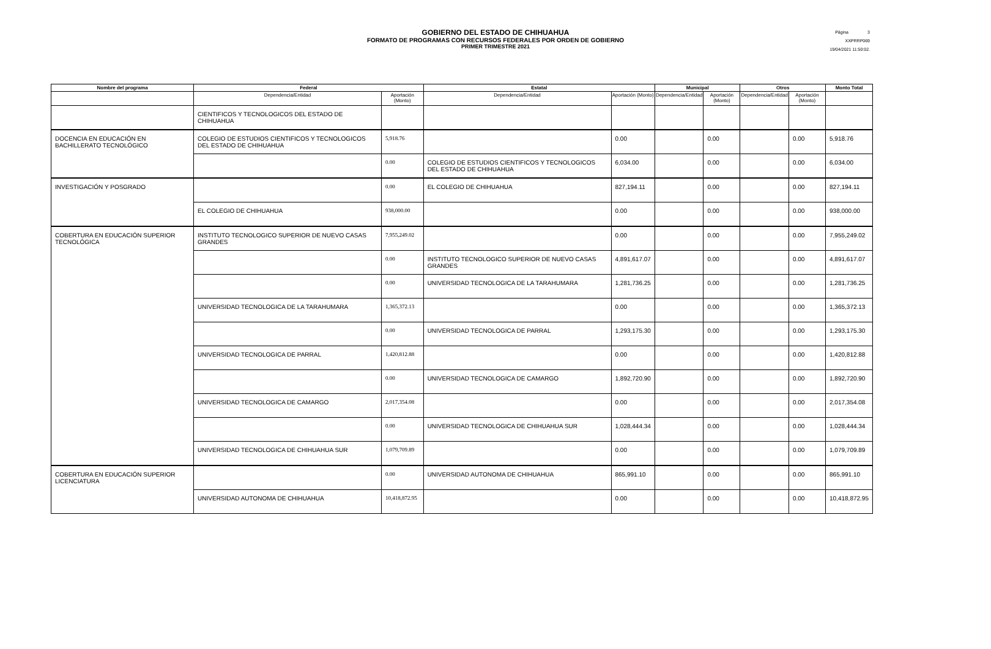GOBIERNO DEL ESTADO DE CHIHUAHUA
FORMATO DE PROGRAMAS CON RECURSOS FEDERALES POR ORDEN DE GOBIERNO
PRIMER TRIMESTRE 2021
Página 3
XXPRRP069
19/04/2021 11:50:02.
| Nombre del programa | Federal | | Estatal | | Municipal | | Otros | | Monto Total |
| --- | --- | --- | --- | --- | --- | --- | --- | --- | --- |
| | Dependencia/Entidad | Aportación (Monto) | Dependencia/Entidad | Aportación (Monto) | Dependencia/Entidad | Aportación (Monto) | Dependencia/Entidad | Aportación (Monto) | |
| | CIENTIFICOS Y TECNOLOGICOS DEL ESTADO DE CHIHUAHUA | | | | | | | | |
| DOCENCIA EN EDUCACIÓN EN BACHILLERATO TECNOLÓGICO | COLEGIO DE ESTUDIOS CIENTIFICOS Y TECNOLOGICOS DEL ESTADO DE CHIHUAHUA | 5,918.76 | | 0.00 | | 0.00 | | 0.00 | 5,918.76 |
| | | 0.00 | COLEGIO DE ESTUDIOS CIENTIFICOS Y TECNOLOGICOS DEL ESTADO DE CHIHUAHUA | 6,034.00 | | 0.00 | | 0.00 | 6,034.00 |
| INVESTIGACIÓN Y POSGRADO | | 0.00 | EL COLEGIO DE CHIHUAHUA | 827,194.11 | | 0.00 | | 0.00 | 827,194.11 |
| | EL COLEGIO DE CHIHUAHUA | 938,000.00 | | 0.00 | | 0.00 | | 0.00 | 938,000.00 |
| COBERTURA EN EDUCACIÓN SUPERIOR TECNOLÓGICA | INSTITUTO TECNOLOGICO SUPERIOR DE NUEVO CASAS GRANDES | 7,955,249.02 | | 0.00 | | 0.00 | | 0.00 | 7,955,249.02 |
| | | 0.00 | INSTITUTO TECNOLOGICO SUPERIOR DE NUEVO CASAS GRANDES | 4,891,617.07 | | 0.00 | | 0.00 | 4,891,617.07 |
| | | 0.00 | UNIVERSIDAD TECNOLOGICA DE LA TARAHUMARA | 1,281,736.25 | | 0.00 | | 0.00 | 1,281,736.25 |
| | UNIVERSIDAD TECNOLOGICA DE LA TARAHUMARA | 1,365,372.13 | | 0.00 | | 0.00 | | 0.00 | 1,365,372.13 |
| | | 0.00 | UNIVERSIDAD TECNOLOGICA DE PARRAL | 1,293,175.30 | | 0.00 | | 0.00 | 1,293,175.30 |
| | UNIVERSIDAD TECNOLOGICA DE PARRAL | 1,420,812.88 | | 0.00 | | 0.00 | | 0.00 | 1,420,812.88 |
| | | 0.00 | UNIVERSIDAD TECNOLOGICA DE CAMARGO | 1,892,720.90 | | 0.00 | | 0.00 | 1,892,720.90 |
| | UNIVERSIDAD TECNOLOGICA DE CAMARGO | 2,017,354.08 | | 0.00 | | 0.00 | | 0.00 | 2,017,354.08 |
| | | 0.00 | UNIVERSIDAD TECNOLOGICA DE CHIHUAHUA SUR | 1,028,444.34 | | 0.00 | | 0.00 | 1,028,444.34 |
| | UNIVERSIDAD TECNOLOGICA DE CHIHUAHUA SUR | 1,079,709.89 | | 0.00 | | 0.00 | | 0.00 | 1,079,709.89 |
| COBERTURA EN EDUCACIÓN SUPERIOR LICENCIATURA | | 0.00 | UNIVERSIDAD AUTONOMA DE CHIHUAHUA | 865,991.10 | | 0.00 | | 0.00 | 865,991.10 |
| | UNIVERSIDAD AUTONOMA DE CHIHUAHUA | 10,418,872.95 | | 0.00 | | 0.00 | | 0.00 | 10,418,872.95 |